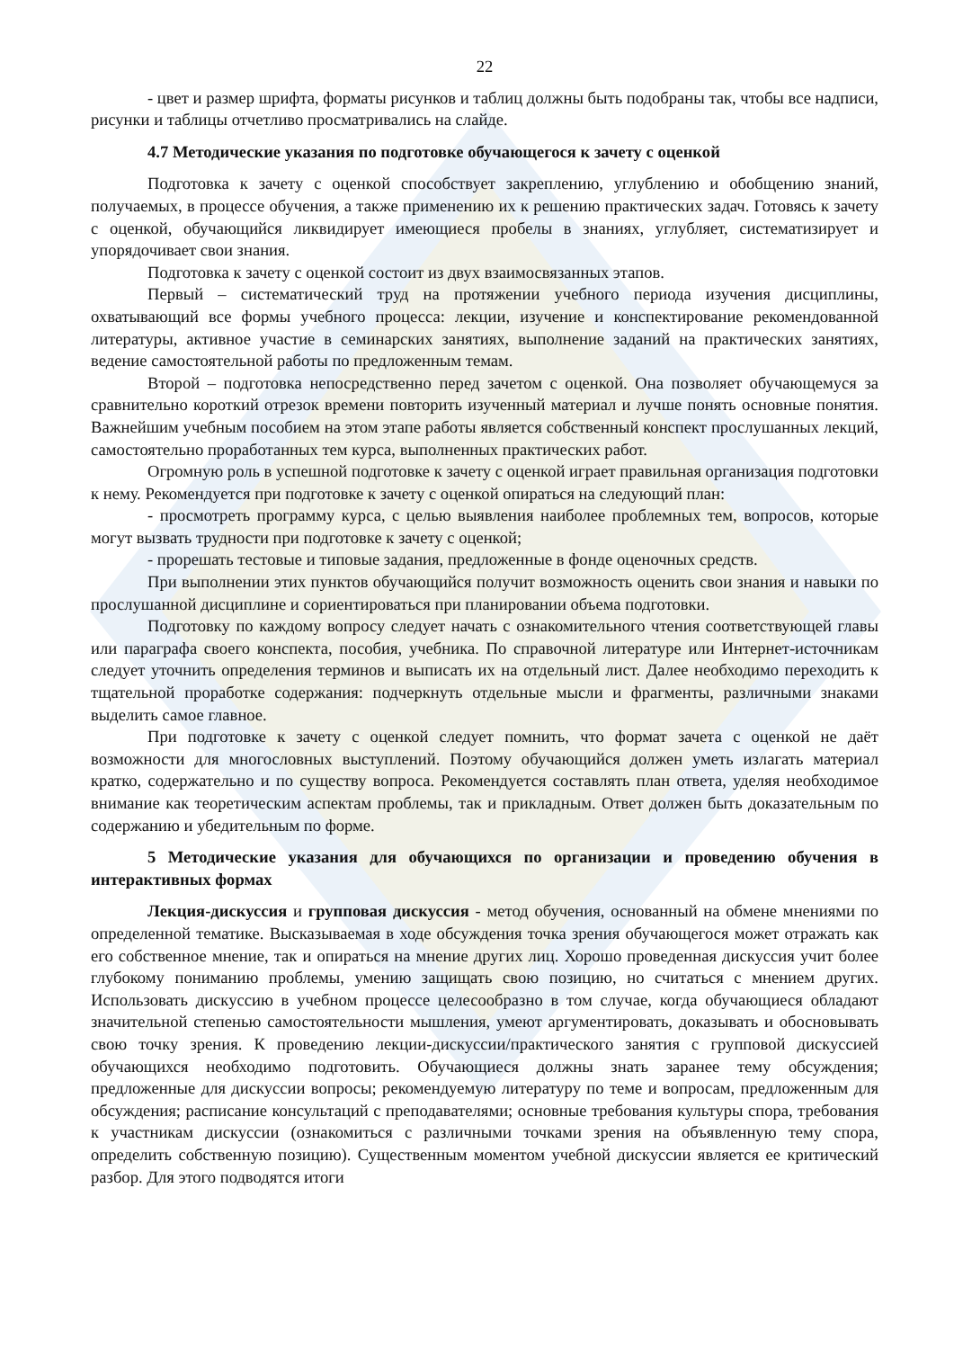22
- цвет и размер шрифта, форматы рисунков и таблиц должны быть подобраны так, чтобы все надписи, рисунки и таблицы отчетливо просматривались на слайде.
4.7 Методические указания по подготовке обучающегося к зачету с оценкой
Подготовка к зачету с оценкой способствует закреплению, углублению и обобщению знаний, получаемых, в процессе обучения, а также применению их к решению практических задач. Готовясь к зачету с оценкой, обучающийся ликвидирует имеющиеся пробелы в знаниях, углубляет, систематизирует и упорядочивает свои знания.
Подготовка к зачету с оценкой состоит из двух взаимосвязанных этапов.
Первый – систематический труд на протяжении учебного периода изучения дисциплины, охватывающий все формы учебного процесса: лекции, изучение и конспектирование рекомендованной литературы, активное участие в семинарских занятиях, выполнение заданий на практических занятиях, ведение самостоятельной работы по предложенным темам.
Второй – подготовка непосредственно перед зачетом с оценкой. Она позволяет обучающемуся за сравнительно короткий отрезок времени повторить изученный материал и лучше понять основные понятия. Важнейшим учебным пособием на этом этапе работы является собственный конспект прослушанных лекций, самостоятельно проработанных тем курса, выполненных практических работ.
Огромную роль в успешной подготовке к зачету с оценкой играет правильная организация подготовки к нему. Рекомендуется при подготовке к зачету с оценкой опираться на следующий план:
- просмотреть программу курса, с целью выявления наиболее проблемных тем, вопросов, которые могут вызвать трудности при подготовке к зачету с оценкой;
- прорешать тестовые и типовые задания, предложенные в фонде оценочных средств.
При выполнении этих пунктов обучающийся получит возможность оценить свои знания и навыки по прослушанной дисциплине и сориентироваться при планировании объема подготовки.
Подготовку по каждому вопросу следует начать с ознакомительного чтения соответствующей главы или параграфа своего конспекта, пособия, учебника. По справочной литературе или Интернет-источникам следует уточнить определения терминов и выписать их на отдельный лист. Далее необходимо переходить к тщательной проработке содержания: подчеркнуть отдельные мысли и фрагменты, различными знаками выделить самое главное.
При подготовке к зачету с оценкой следует помнить, что формат зачета с оценкой не даёт возможности для многословных выступлений. Поэтому обучающийся должен уметь излагать материал кратко, содержательно и по существу вопроса. Рекомендуется составлять план ответа, уделяя необходимое внимание как теоретическим аспектам проблемы, так и прикладным. Ответ должен быть доказательным по содержанию и убедительным по форме.
5 Методические указания для обучающихся по организации и проведению обучения в интерактивных формах
Лекция-дискуссия и групповая дискуссия - метод обучения, основанный на обмене мнениями по определенной тематике. Высказываемая в ходе обсуждения точка зрения обучающегося может отражать как его собственное мнение, так и опираться на мнение других лиц. Хорошо проведенная дискуссия учит более глубокому пониманию проблемы, умению защищать свою позицию, но считаться с мнением других. Использовать дискуссию в учебном процессе целесообразно в том случае, когда обучающиеся обладают значительной степенью самостоятельности мышления, умеют аргументировать, доказывать и обосновывать свою точку зрения. К проведению лекции-дискуссии/практического занятия с групповой дискуссией обучающихся необходимо подготовить. Обучающиеся должны знать заранее тему обсуждения; предложенные для дискуссии вопросы; рекомендуемую литературу по теме и вопросам, предложенным для обсуждения; расписание консультаций с преподавателями; основные требования культуры спора, требования к участникам дискуссии (ознакомиться с различными точками зрения на объявленную тему спора, определить собственную позицию). Существенным моментом учебной дискуссии является ее критический разбор. Для этого подводятся итоги